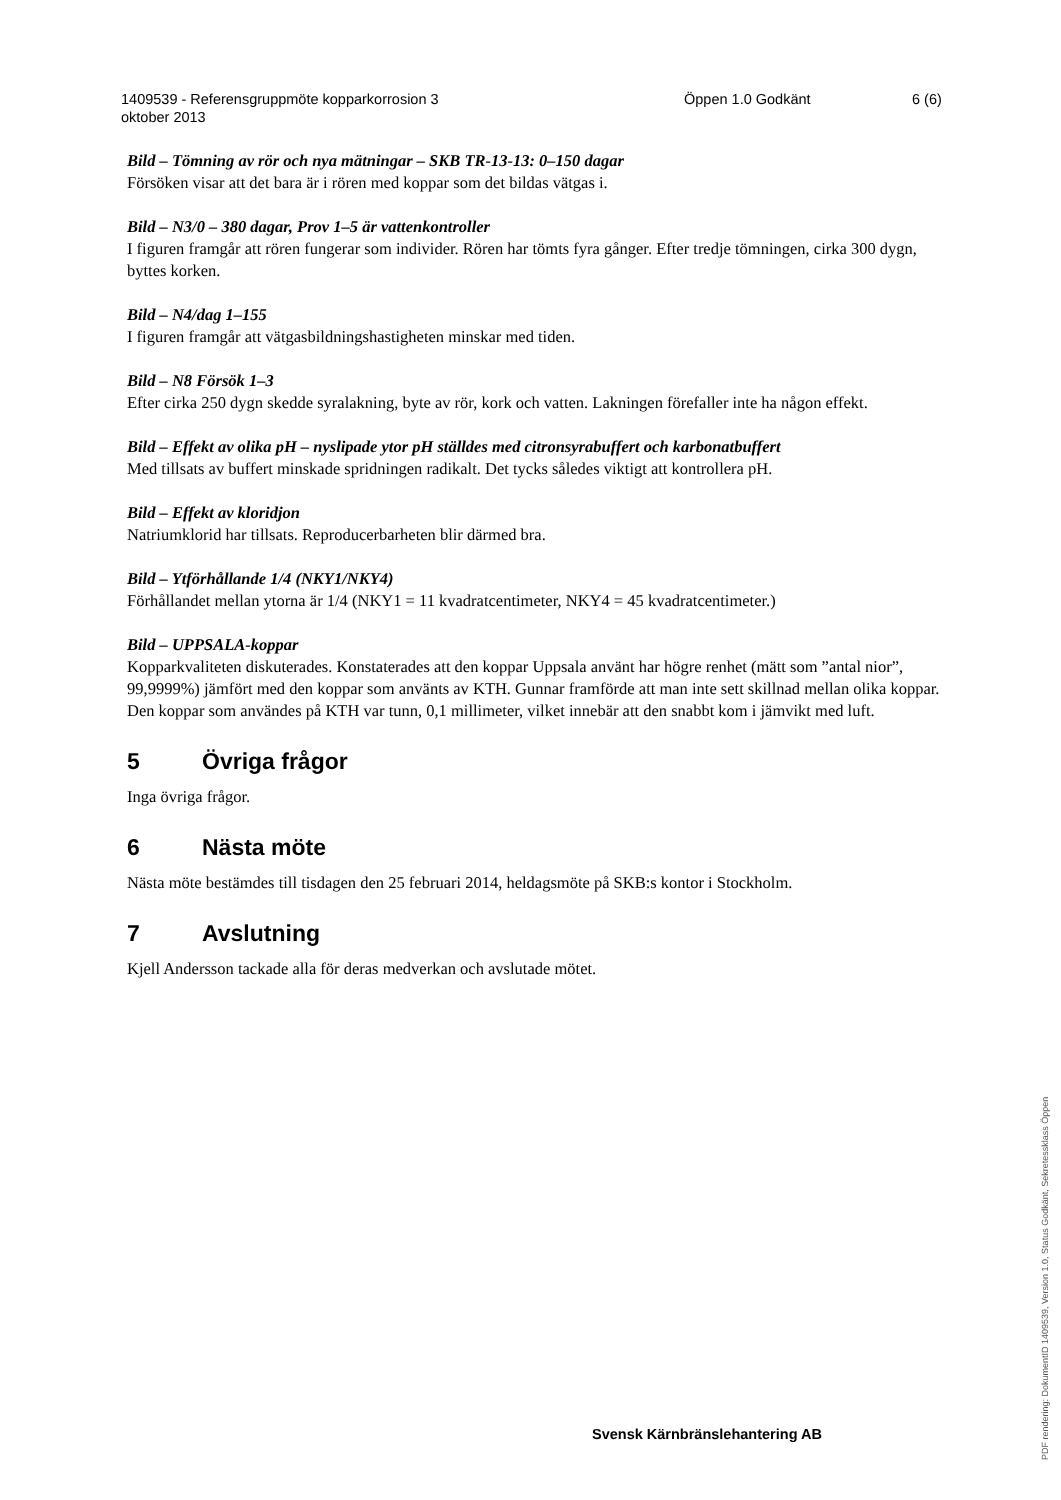1409539 - Referensgruppmöte kopparkorrosion 3
oktober 2013
Öppen 1.0 Godkänt 6 (6)
Bild – Tömning av rör och nya mätningar – SKB TR-13-13: 0–150 dagar
Försöken visar att det bara är i rören med koppar som det bildas vätgas i.
Bild – N3/0 – 380 dagar, Prov 1–5 är vattenkontroller
I figuren framgår att rören fungerar som individer. Rören har tömts fyra gånger. Efter tredje tömningen, cirka 300 dygn, byttes korken.
Bild – N4/dag 1–155
I figuren framgår att vätgasbildningshastigheten minskar med tiden.
Bild – N8 Försök 1–3
Efter cirka 250 dygn skedde syralakning, byte av rör, kork och vatten. Lakningen förefaller inte ha någon effekt.
Bild – Effekt av olika pH – nyslipade ytor pH ställdes med citronsyrabuffert och karbonatbuffert
Med tillsats av buffert minskade spridningen radikalt. Det tycks således viktigt att kontrollera pH.
Bild – Effekt av kloridjon
Natriumklorid har tillsats. Reproducerbarheten blir därmed bra.
Bild – Ytförhållande 1/4 (NKY1/NKY4)
Förhållandet mellan ytorna är 1/4 (NKY1 = 11 kvadratcentimeter, NKY4 = 45 kvadratcentimeter.)
Bild – UPPSALA-koppar
Kopparkvaliteten diskuterades. Konstaterades att den koppar Uppsala använt har högre renhet (mätt som ”antal nior”, 99,9999%) jämfört med den koppar som använts av KTH. Gunnar framförde att man inte sett skillnad mellan olika koppar. Den koppar som användes på KTH var tunn, 0,1 millimeter, vilket innebär att den snabbt kom i jämvikt med luft.
5 Övriga frågor
Inga övriga frågor.
6 Nästa möte
Nästa möte bestämdes till tisdagen den 25 februari 2014, heldagsmöte på SKB:s kontor i Stockholm.
7 Avslutning
Kjell Andersson tackade alla för deras medverkan och avslutade mötet.
Svensk Kärnbränslehantering AB
PDF rendering: DokumentID 1409539, Version 1.0, Status Godkänt, Sekretessklass Öppen